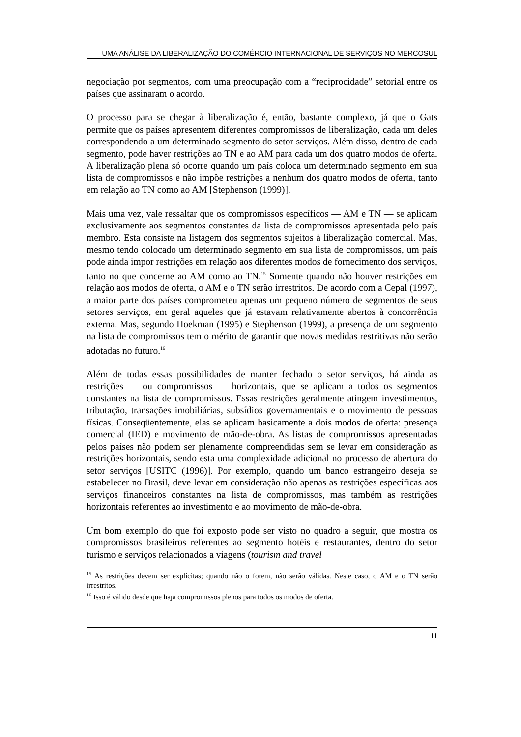UMA ANÁLISE DA LIBERALIZAÇÃO DO COMÉRCIO INTERNACIONAL DE SERVIÇOS NO MERCOSUL
negociação por segmentos, com uma preocupação com a “reciprocidade” setorial entre os países que assinaram o acordo.
O processo para se chegar à liberalização é, então, bastante complexo, já que o Gats permite que os países apresentem diferentes compromissos de liberalização, cada um deles correspondendo a um determinado segmento do setor serviços. Além disso, dentro de cada segmento, pode haver restrições ao TN e ao AM para cada um dos quatro modos de oferta. A liberalização plena só ocorre quando um país coloca um determinado segmento em sua lista de compromissos e não impõe restrições a nenhum dos quatro modos de oferta, tanto em relação ao TN como ao AM [Stephenson (1999)].
Mais uma vez, vale ressaltar que os compromissos específicos — AM e TN — se aplicam exclusivamente aos segmentos constantes da lista de compromissos apresentada pelo país membro. Esta consiste na listagem dos segmentos sujeitos à liberalização comercial. Mas, mesmo tendo colocado um determinado segmento em sua lista de compromissos, um país pode ainda impor restrições em relação aos diferentes modos de fornecimento dos serviços, tanto no que concerne ao AM como ao TN.<sup>15</sup> Somente quando não houver restrições em relação aos modos de oferta, o AM e o TN serão irrestritos. De acordo com a Cepal (1997), a maior parte dos países comprometeu apenas um pequeno número de segmentos de seus setores serviços, em geral aqueles que já estavam relativamente abertos à concorrência externa. Mas, segundo Hoekman (1995) e Stephenson (1999), a presença de um segmento na lista de compromissos tem o mérito de garantir que novas medidas restritivas não serão adotadas no futuro.<sup>16</sup>
Além de todas essas possibilidades de manter fechado o setor serviços, há ainda as restrições — ou compromissos — horizontais, que se aplicam a todos os segmentos constantes na lista de compromissos. Essas restrições geralmente atingem investimentos, tributação, transações imobiliárias, subsídios governamentais e o movimento de pessoas físicas. Conseqüentemente, elas se aplicam basicamente a dois modos de oferta: presença comercial (IED) e movimento de mão-de-obra. As listas de compromissos apresentadas pelos países não podem ser plenamente compreendidas sem se levar em consideração as restrições horizontais, sendo esta uma complexidade adicional no processo de abertura do setor serviços [USITC (1996)]. Por exemplo, quando um banco estrangeiro deseja se estabelecer no Brasil, deve levar em consideração não apenas as restrições específicas aos serviços financeiros constantes na lista de compromissos, mas também as restrições horizontais referentes ao investimento e ao movimento de mão-de-obra.
Um bom exemplo do que foi exposto pode ser visto no quadro a seguir, que mostra os compromissos brasileiros referentes ao segmento hotéis e restaurantes, dentro do setor turismo e serviços relacionados a viagens (tourism and travel
<sup>15</sup> As restrições devem ser explícitas; quando não o forem, não serão válidas. Neste caso, o AM e o TN serão irrestritos.
<sup>16</sup> Isso é válido desde que haja compromissos plenos para todos os modos de oferta.
11